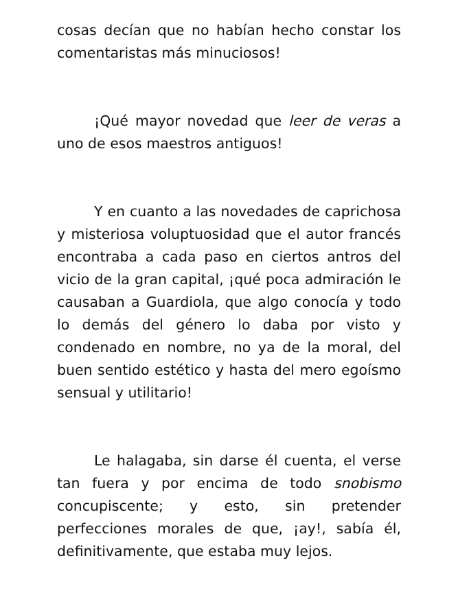cosas decían que no habían hecho constar los comentaristas más minuciosos!
¡Qué mayor novedad que leer de veras a uno de esos maestros antiguos!
Y en cuanto a las novedades de caprichosa y misteriosa voluptuosidad que el autor francés encontraba a cada paso en ciertos antros del vicio de la gran capital, ¡qué poca admiración le causaban a Guardiola, que algo conocía y todo lo demás del género lo daba por visto y condenado en nombre, no ya de la moral, del buen sentido estético y hasta del mero egoísmo sensual y utilitario!
Le halagaba, sin darse él cuenta, el verse tan fuera y por encima de todo snobismo concupiscente; y esto, sin pretender perfecciones morales de que, ¡ay!, sabía él, definitivamente, que estaba muy lejos.